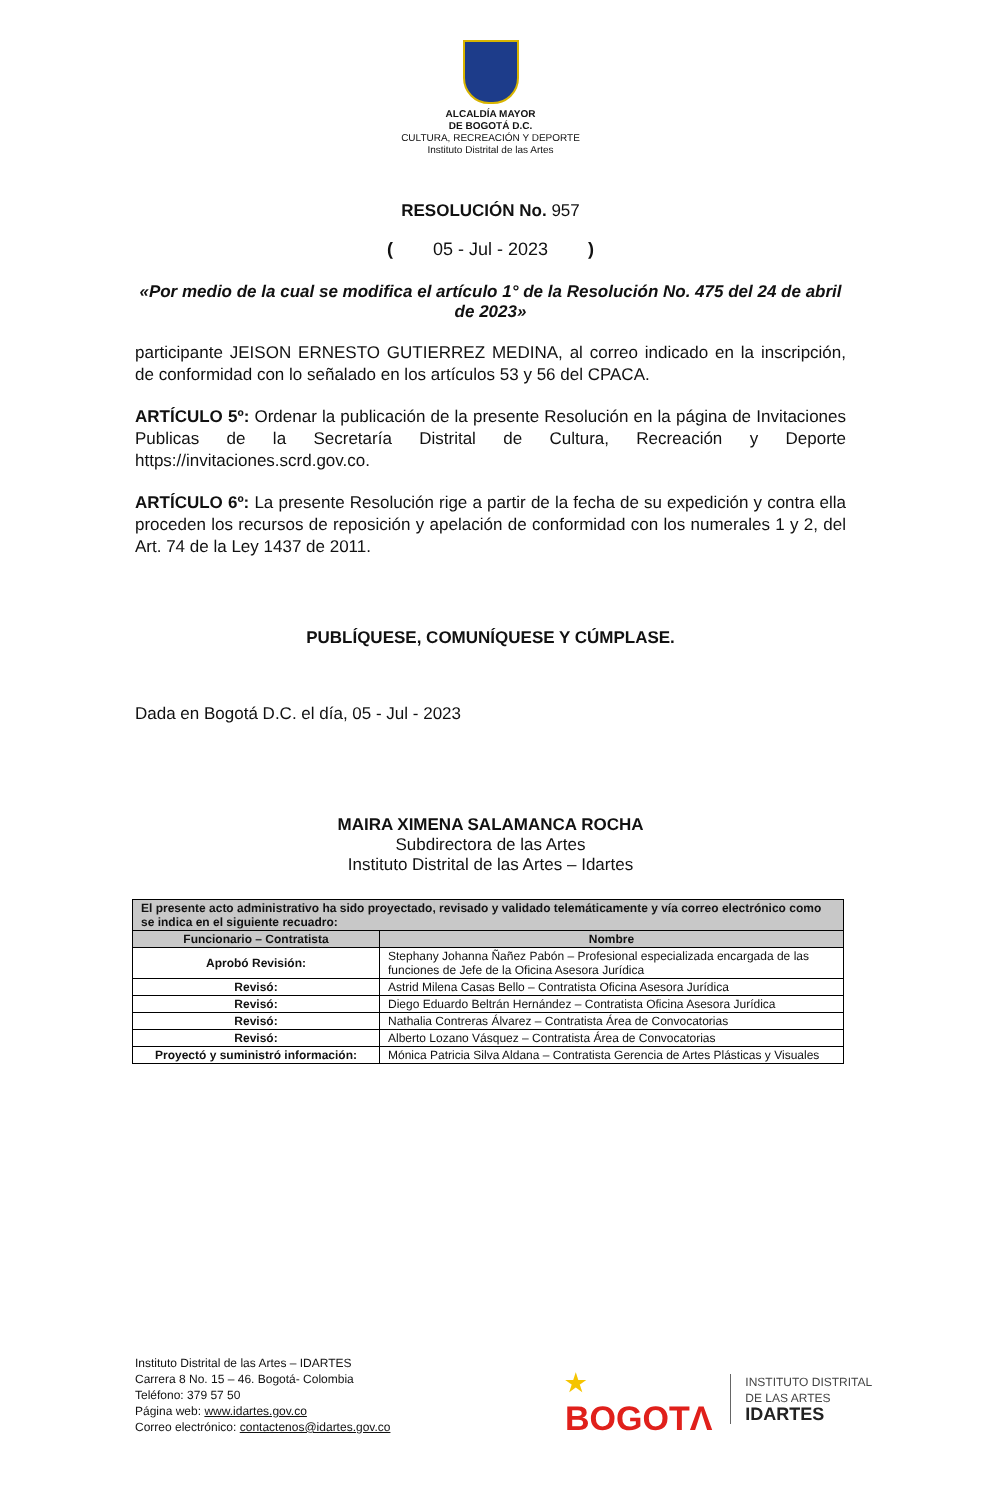ALCALDÍA MAYOR
DE BOGOTÁ D.C.
CULTURA, RECREACIÓN Y DEPORTE
Instituto Distrital de las Artes
RESOLUCIÓN No. 957
( 05 - Jul - 2023 )
«Por medio de la cual se modifica el artículo 1° de la Resolución No. 475 del 24 de abril de 2023»
participante JEISON ERNESTO GUTIERREZ MEDINA, al correo indicado en la inscripción, de conformidad con lo señalado en los artículos 53 y 56 del CPACA.
ARTÍCULO 5º: Ordenar la publicación de la presente Resolución en la página de Invitaciones Publicas de la Secretaría Distrital de Cultura, Recreación y Deporte https://invitaciones.scrd.gov.co.
ARTÍCULO 6º: La presente Resolución rige a partir de la fecha de su expedición y contra ella proceden los recursos de reposición y apelación de conformidad con los numerales 1 y 2, del Art. 74 de la Ley 1437 de 2011.
PUBLÍQUESE, COMUNÍQUESE Y CÚMPLASE.
Dada en Bogotá D.C. el día, 05 - Jul - 2023
MAIRA XIMENA SALAMANCA ROCHA
Subdirectora de las Artes
Instituto Distrital de las Artes – Idartes
| El presente acto administrativo ha sido proyectado, revisado y validado telemáticamente y vía correo electrónico como se indica en el siguiente recuadro: | |
| --- | --- |
| Funcionario – Contratista | Nombre |
| Aprobó Revisión: | Stephany Johanna Ñañez Pabón – Profesional especializada encargada de las funciones de Jefe de la Oficina Asesora Jurídica |
| Revisó: | Astrid Milena Casas Bello – Contratista Oficina Asesora Jurídica |
| Revisó: | Diego Eduardo Beltrán Hernández – Contratista Oficina Asesora Jurídica |
| Revisó: | Nathalia Contreras Álvarez – Contratista Área de Convocatorias |
| Revisó: | Alberto Lozano Vásquez – Contratista Área de Convocatorias |
| Proyectó y suministró información: | Mónica Patricia Silva Aldana – Contratista Gerencia de Artes Plásticas y Visuales |
Instituto Distrital de las Artes – IDARTES
Carrera 8 No. 15 – 46. Bogotá- Colombia
Teléfono: 379 57 50
Página web: www.idartes.gov.co
Correo electrónico: contactenos@idartes.gov.co
★
BOGOTΛ
INSTITUTO DISTRITAL
DE LAS ARTES
IDARTES